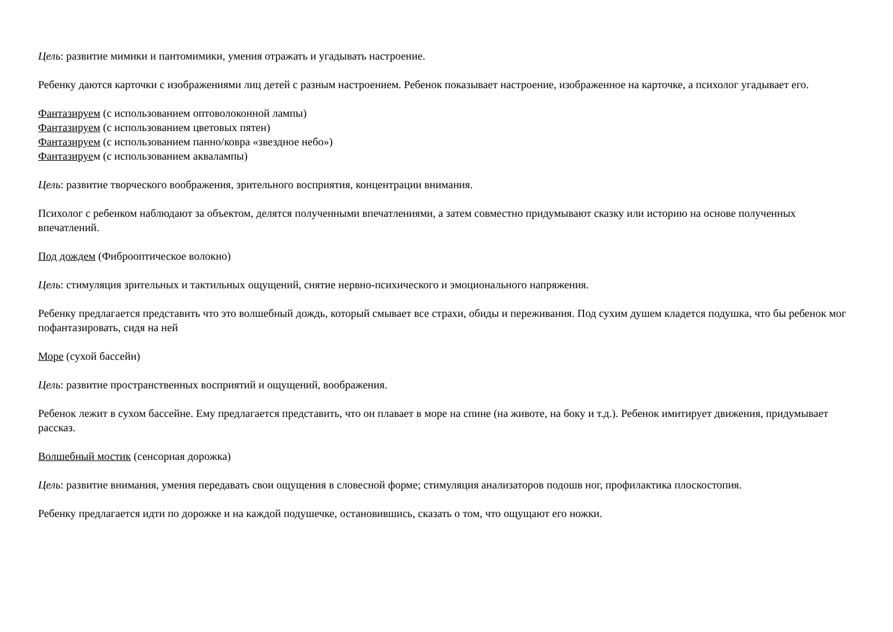Цель: развитие мимики и пантомимики, умения отражать и угадывать настроение.
Ребенку даются карточки с изображениями лиц детей с разным настроением. Ребенок показывает настроение, изображенное на карточке, а психолог угадывает его.
Фантазируем (с использованием оптоволоконной лампы)
Фантазируем (с использованием цветовых пятен)
Фантазируем (с использованием панно/ковра «звездное небо»)
Фантазируем (с использованием аквалампы)
Цель: развитие творческого воображения, зрительного восприятия, концентрации внимания.
Психолог с ребенком наблюдают за объектом, делятся полученными впечатлениями, а затем совместно придумывают сказку или историю на основе полученных впечатлений.
Под дождем (Фиброоптическое волокно)
Цель: стимуляция зрительных и тактильных ощущений, снятие нервно-психического и эмоционального напряжения.
Ребенку предлагается представить что это волшебный дождь, который смывает все страхи, обиды и переживания. Под сухим душем кладется подушка, что бы ребенок мог пофантазировать, сидя на ней
Море (сухой бассейн)
Цель: развитие пространственных восприятий и ощущений, воображения.
Ребенок лежит в сухом бассейне. Ему предлагается представить, что он плавает в море на спине (на животе, на боку и т.д.). Ребенок имитирует движения, придумывает рассказ.
Волшебный мостик (сенсорная дорожка)
Цель: развитие внимания, умения передавать свои ощущения в словесной форме; стимуляция анализаторов подошв ног, профилактика плоскостопия.
Ребенку предлагается идти по дорожке и на каждой подушечке, остановившись, сказать о том, что ощущают его ножки.